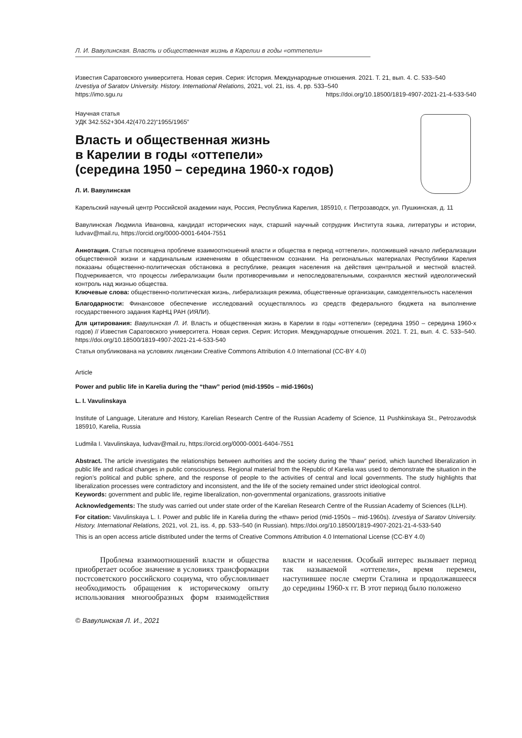Л. И. Вавулинская. Власть и общественная жизнь в Карелии в годы «оттепели»
Известия Саратовского университета. Новая серия. Серия: История. Международные отношения. 2021. Т. 21, вып. 4. С. 533–540
Izvestiya of Saratov University. History. International Relations, 2021, vol. 21, iss. 4, pp. 533–540
https://imo.sgu.ru https://doi.org/10.18500/1819-4907-2021-21-4-533-540
Научная статья
УДК 342.552+304.42(470.22)“1955/1965”
Власть и общественная жизнь
в Карелии в годы «оттепели»
(середина 1950 – середина 1960-х годов)
Л. И. Вавулинская
Карельский научный центр Российской академии наук, Россия, Республика Карелия, 185910, г. Петрозаводск, ул. Пушкинская, д. 11
Вавулинская Людмила Ивановна, кандидат исторических наук, старший научный сотрудник Института языка, литературы и истории, ludvav@mail.ru, https://orcid.org/0000-0001-6404-7551
Аннотация. Статья посвящена проблеме взаимоотношений власти и общества в период «оттепели», положившей начало либерализации общественной жизни и кардинальным изменениям в общественном сознании. На региональных материалах Республики Карелия показаны общественно-политическая обстановка в республике, реакция населения на действия центральной и местной властей. Подчеркивается, что процессы либерализации были противоречивыми и непоследовательными, сохранялся жесткий идеологический контроль над жизнью общества.
Ключевые слова: общественно-политическая жизнь, либерализация режима, общественные организации, самодеятельность населения
Благодарности: Финансовое обеспечение исследований осуществлялось из средств федерального бюджета на выполнение государственного задания КарНЦ РАН (ИЯЛИ).
Для цитирования: Вавулинская Л. И. Власть и общественная жизнь в Карелии в годы «оттепели» (середина 1950 – середина 1960-х годов) // Известия Саратовского университета. Новая серия. Серия: История. Международные отношения. 2021. Т. 21, вып. 4. С. 533–540. https://doi.org/10.18500/1819-4907-2021-21-4-533-540
Статья опубликована на условиях лицензии Creative Commons Attribution 4.0 International (CC-BY 4.0)
Article
Power and public life in Karelia during the “thaw” period (mid-1950s – mid-1960s)
L. I. Vavulinskaya
Institute of Language, Literature and History, Karelian Research Centre of the Russian Academy of Science, 11 Pushkinskaya St., Petrozavodsk 185910, Karelia, Russia
Ludmila I. Vavulinskaya, ludvav@mail.ru, https://orcid.org/0000-0001-6404-7551
Abstract. The article investigates the relationships between authorities and the society during the “thaw” period, which launched liberalization in public life and radical changes in public consciousness. Regional material from the Republic of Karelia was used to demonstrate the situation in the region’s political and public sphere, and the response of people to the activities of central and local governments. The study highlights that liberalization processes were contradictory and inconsistent, and the life of the society remained under strict ideological control.
Keywords: government and public life, regime liberalization, non-governmental organizations, grassroots initiative
Acknowledgements: The study was carried out under state order of the Karelian Research Centre of the Russian Academy of Sciences (ILLH).
For citation: Vavulinskaya L. I. Power and public life in Karelia during the «thaw» period (mid-1950s – mid-1960s). Izvestiya of Saratov University. History. International Relations, 2021, vol. 21, iss. 4, pp. 533–540 (in Russian). https://doi.org/10.18500/1819-4907-2021-21-4-533-540
This is an open access article distributed under the terms of Creative Commons Attribution 4.0 International License (CC-BY 4.0)
Проблема взаимоотношений власти и общества приобретает особое значение в условиях трансформации постсоветского российского социума, что обусловливает необходимость обращения к историческому опыту использования многообразных форм взаимодействия власти и населения. Особый интерес вызывает период так называемой «оттепели», время перемен, наступившее после смерти Сталина и продолжавшееся до середины 1960-х гг. В этот период было положено
© Вавулинская Л. И., 2021